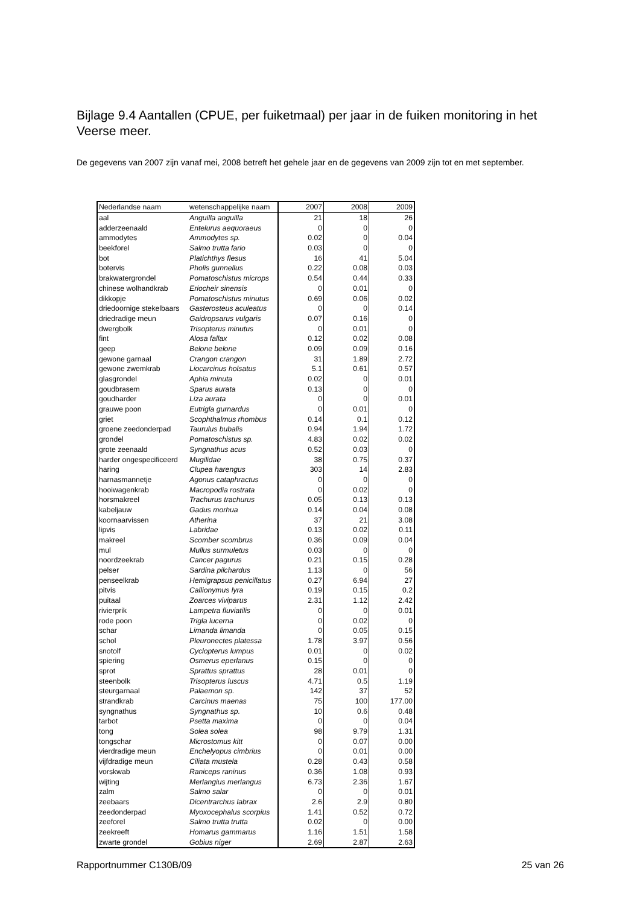Bijlage 9.4 Aantallen (CPUE, per fuiketmaal) per jaar in de fuiken monitoring in het Veerse meer.
De gegevens van 2007 zijn vanaf mei, 2008 betreft het gehele jaar en de gegevens van 2009 zijn tot en met september.
| Nederlandse naam | wetenschappelijke naam | 2007 | 2008 | 2009 |
| --- | --- | --- | --- | --- |
| aal | Anguilla anguilla | 21 | 18 | 26 |
| adderzeenaald | Entelurus aequoraeus | 0 | 0 | 0 |
| ammodytes | Ammodytes sp. | 0.02 | 0 | 0.04 |
| beekforel | Salmo trutta fario | 0.03 | 0 | 0 |
| bot | Platichthys flesus | 16 | 41 | 5.04 |
| botervis | Pholis gunnellus | 0.22 | 0.08 | 0.03 |
| brakwatergrondel | Pomatoschistus microps | 0.54 | 0.44 | 0.33 |
| chinese wolhandkrab | Eriocheir sinensis | 0 | 0.01 | 0 |
| dikkopje | Pomatoschistus minutus | 0.69 | 0.06 | 0.02 |
| driedoornige stekelbaars | Gasterosteus aculeatus | 0 | 0 | 0.14 |
| driedradige meun | Gaidropsarus vulgaris | 0.07 | 0.16 | 0 |
| dwergbolk | Trisopterus minutus | 0 | 0.01 | 0 |
| fint | Alosa fallax | 0.12 | 0.02 | 0.08 |
| geep | Belone belone | 0.09 | 0.09 | 0.16 |
| gewone garnaal | Crangon crangon | 31 | 1.89 | 2.72 |
| gewone zwemkrab | Liocarcinus holsatus | 5.1 | 0.61 | 0.57 |
| glasgrondel | Aphia minuta | 0.02 | 0 | 0.01 |
| goudbrasem | Sparus aurata | 0.13 | 0 | 0 |
| goudharder | Liza aurata | 0 | 0 | 0.01 |
| grauwe poon | Eutrigla gurnardus | 0 | 0.01 | 0 |
| griet | Scophthalmus rhombus | 0.14 | 0.1 | 0.12 |
| groene zeedonderpad | Taurulus bubalis | 0.94 | 1.94 | 1.72 |
| grondel | Pomatoschistus sp. | 4.83 | 0.02 | 0.02 |
| grote zeenaald | Syngnathus acus | 0.52 | 0.03 | 0 |
| harder ongespecificeerd | Mugilidae | 38 | 0.75 | 0.37 |
| haring | Clupea harengus | 303 | 14 | 2.83 |
| harnasmannetje | Agonus cataphractus | 0 | 0 | 0 |
| hooiwagenkrab | Macropodia rostrata | 0 | 0.02 | 0 |
| horsmakreel | Trachurus trachurus | 0.05 | 0.13 | 0.13 |
| kabeljauw | Gadus morhua | 0.14 | 0.04 | 0.08 |
| koornaarvissen | Atherina | 37 | 21 | 3.08 |
| lipvis | Labridae | 0.13 | 0.02 | 0.11 |
| makreel | Scomber scombrus | 0.36 | 0.09 | 0.04 |
| mul | Mullus surmuletus | 0.03 | 0 | 0 |
| noordzeekrab | Cancer pagurus | 0.21 | 0.15 | 0.28 |
| pelser | Sardina pilchardus | 1.13 | 0 | 56 |
| penseelkrab | Hemigrapsus penicillatus | 0.27 | 6.94 | 27 |
| pitvis | Callionymus lyra | 0.19 | 0.15 | 0.2 |
| puitaal | Zoarces viviparus | 2.31 | 1.12 | 2.42 |
| rivierprik | Lampetra fluviatilis | 0 | 0 | 0.01 |
| rode poon | Trigla lucerna | 0 | 0.02 | 0 |
| schar | Limanda limanda | 0 | 0.05 | 0.15 |
| schol | Pleuronectes platessa | 1.78 | 3.97 | 0.56 |
| snotolf | Cyclopterus lumpus | 0.01 | 0 | 0.02 |
| spiering | Osmerus eperlanus | 0.15 | 0 | 0 |
| sprot | Sprattus sprattus | 28 | 0.01 | 0 |
| steenbolk | Trisopterus luscus | 4.71 | 0.5 | 1.19 |
| steurgarnaal | Palaemon sp. | 142 | 37 | 52 |
| strandkrab | Carcinus maenas | 75 | 100 | 177.00 |
| syngnathus | Syngnathus sp. | 10 | 0.6 | 0.48 |
| tarbot | Psetta maxima | 0 | 0 | 0.04 |
| tong | Solea solea | 98 | 9.79 | 1.31 |
| tongschar | Microstomus kitt | 0 | 0.07 | 0.00 |
| vierdradige meun | Enchelyopus cimbrius | 0 | 0.01 | 0.00 |
| vijfdradige meun | Ciliata mustela | 0.28 | 0.43 | 0.58 |
| vorskwab | Raniceps raninus | 0.36 | 1.08 | 0.93 |
| wijting | Merlangius merlangus | 6.73 | 2.36 | 1.67 |
| zalm | Salmo salar | 0 | 0 | 0.01 |
| zeebaars | Dicentrarchus labrax | 2.6 | 2.9 | 0.80 |
| zeedonderpad | Myoxocephalus scorpius | 1.41 | 0.52 | 0.72 |
| zeeforel | Salmo trutta trutta | 0.02 | 0 | 0.00 |
| zeekreeft | Homarus gammarus | 1.16 | 1.51 | 1.58 |
| zwarte grondel | Gobius niger | 2.69 | 2.87 | 2.63 |
Rapportnummer C130B/09 25 van 26